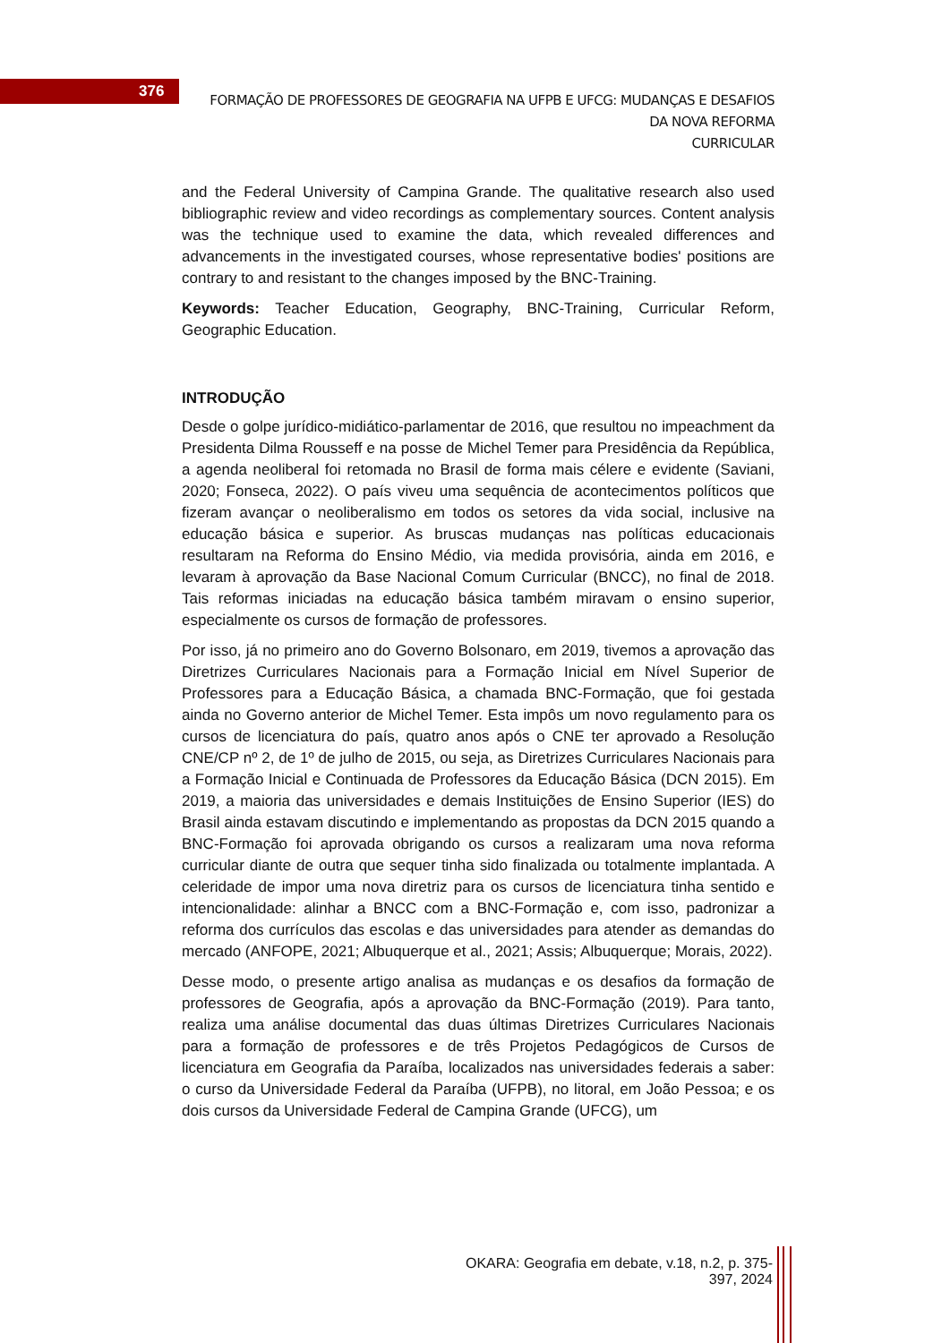376
FORMAÇÃO DE PROFESSORES DE GEOGRAFIA NA UFPB E UFCG: MUDANÇAS E DESAFIOS DA NOVA REFORMA
CURRICULAR
and the Federal University of Campina Grande. The qualitative research also used bibliographic review and video recordings as complementary sources. Content analysis was the technique used to examine the data, which revealed differences and advancements in the investigated courses, whose representative bodies' positions are contrary to and resistant to the changes imposed by the BNC-Training.
Keywords: Teacher Education, Geography, BNC-Training, Curricular Reform, Geographic Education.
INTRODUÇÃO
Desde o golpe jurídico-midiático-parlamentar de 2016, que resultou no impeachment da Presidenta Dilma Rousseff e na posse de Michel Temer para Presidência da República, a agenda neoliberal foi retomada no Brasil de forma mais célere e evidente (Saviani, 2020; Fonseca, 2022). O país viveu uma sequência de acontecimentos políticos que fizeram avançar o neoliberalismo em todos os setores da vida social, inclusive na educação básica e superior. As bruscas mudanças nas políticas educacionais resultaram na Reforma do Ensino Médio, via medida provisória, ainda em 2016, e levaram à aprovação da Base Nacional Comum Curricular (BNCC), no final de 2018. Tais reformas iniciadas na educação básica também miravam o ensino superior, especialmente os cursos de formação de professores.
Por isso, já no primeiro ano do Governo Bolsonaro, em 2019, tivemos a aprovação das Diretrizes Curriculares Nacionais para a Formação Inicial em Nível Superior de Professores para a Educação Básica, a chamada BNC-Formação, que foi gestada ainda no Governo anterior de Michel Temer. Esta impôs um novo regulamento para os cursos de licenciatura do país, quatro anos após o CNE ter aprovado a Resolução CNE/CP nº 2, de 1º de julho de 2015, ou seja, as Diretrizes Curriculares Nacionais para a Formação Inicial e Continuada de Professores da Educação Básica (DCN 2015). Em 2019, a maioria das universidades e demais Instituições de Ensino Superior (IES) do Brasil ainda estavam discutindo e implementando as propostas da DCN 2015 quando a BNC-Formação foi aprovada obrigando os cursos a realizaram uma nova reforma curricular diante de outra que sequer tinha sido finalizada ou totalmente implantada. A celeridade de impor uma nova diretriz para os cursos de licenciatura tinha sentido e intencionalidade: alinhar a BNCC com a BNC-Formação e, com isso, padronizar a reforma dos currículos das escolas e das universidades para atender as demandas do mercado (ANFOPE, 2021; Albuquerque et al., 2021; Assis; Albuquerque; Morais, 2022).
Desse modo, o presente artigo analisa as mudanças e os desafios da formação de professores de Geografia, após a aprovação da BNC-Formação (2019). Para tanto, realiza uma análise documental das duas últimas Diretrizes Curriculares Nacionais para a formação de professores e de três Projetos Pedagógicos de Cursos de licenciatura em Geografia da Paraíba, localizados nas universidades federais a saber: o curso da Universidade Federal da Paraíba (UFPB), no litoral, em João Pessoa; e os dois cursos da Universidade Federal de Campina Grande (UFCG), um
OKARA: Geografia em debate, v.18, n.2, p. 375-397, 2024